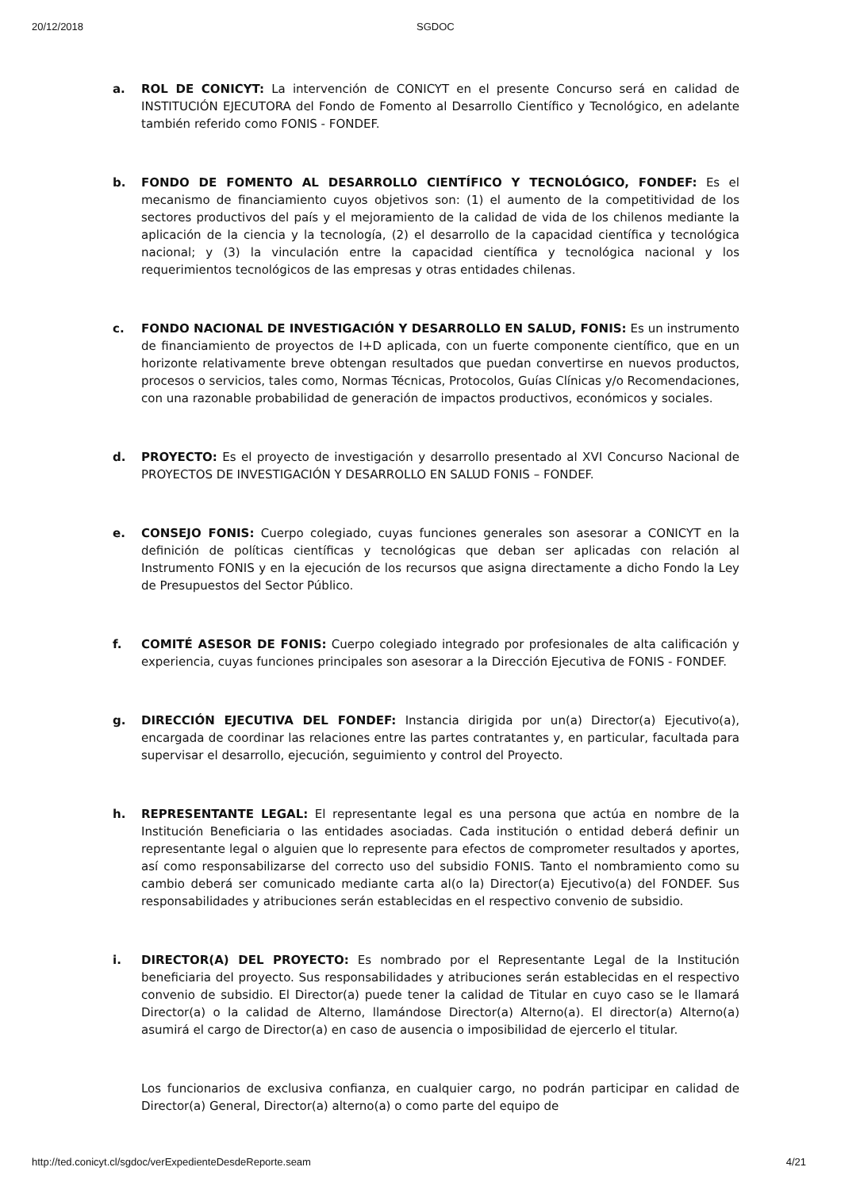20/12/2018 SGDOC
a. ROL DE CONICYT: La intervención de CONICYT en el presente Concurso será en calidad de INSTITUCIÓN EJECUTORA del Fondo de Fomento al Desarrollo Científico y Tecnológico, en adelante también referido como FONIS - FONDEF.
b. FONDO DE FOMENTO AL DESARROLLO CIENTÍFICO Y TECNOLÓGICO, FONDEF: Es el mecanismo de financiamiento cuyos objetivos son: (1) el aumento de la competitividad de los sectores productivos del país y el mejoramiento de la calidad de vida de los chilenos mediante la aplicación de la ciencia y la tecnología, (2) el desarrollo de la capacidad científica y tecnológica nacional; y (3) la vinculación entre la capacidad científica y tecnológica nacional y los requerimientos tecnológicos de las empresas y otras entidades chilenas.
c. FONDO NACIONAL DE INVESTIGACIÓN Y DESARROLLO EN SALUD, FONIS: Es un instrumento de financiamiento de proyectos de I+D aplicada, con un fuerte componente científico, que en un horizonte relativamente breve obtengan resultados que puedan convertirse en nuevos productos, procesos o servicios, tales como, Normas Técnicas, Protocolos, Guías Clínicas y/o Recomendaciones, con una razonable probabilidad de generación de impactos productivos, económicos y sociales.
d. PROYECTO: Es el proyecto de investigación y desarrollo presentado al XVI Concurso Nacional de PROYECTOS DE INVESTIGACIÓN Y DESARROLLO EN SALUD FONIS – FONDEF.
e. CONSEJO FONIS: Cuerpo colegiado, cuyas funciones generales son asesorar a CONICYT en la definición de políticas científicas y tecnológicas que deban ser aplicadas con relación al Instrumento FONIS y en la ejecución de los recursos que asigna directamente a dicho Fondo la Ley de Presupuestos del Sector Público.
f. COMITÉ ASESOR DE FONIS: Cuerpo colegiado integrado por profesionales de alta calificación y experiencia, cuyas funciones principales son asesorar a la Dirección Ejecutiva de FONIS - FONDEF.
g. DIRECCIÓN EJECUTIVA DEL FONDEF: Instancia dirigida por un(a) Director(a) Ejecutivo(a), encargada de coordinar las relaciones entre las partes contratantes y, en particular, facultada para supervisar el desarrollo, ejecución, seguimiento y control del Proyecto.
h. REPRESENTANTE LEGAL: El representante legal es una persona que actúa en nombre de la Institución Beneficiaria o las entidades asociadas. Cada institución o entidad deberá definir un representante legal o alguien que lo represente para efectos de comprometer resultados y aportes, así como responsabilizarse del correcto uso del subsidio FONIS. Tanto el nombramiento como su cambio deberá ser comunicado mediante carta al(o la) Director(a) Ejecutivo(a) del FONDEF. Sus responsabilidades y atribuciones serán establecidas en el respectivo convenio de subsidio.
i. DIRECTOR(A) DEL PROYECTO: Es nombrado por el Representante Legal de la Institución beneficiaria del proyecto. Sus responsabilidades y atribuciones serán establecidas en el respectivo convenio de subsidio. El Director(a) puede tener la calidad de Titular en cuyo caso se le llamará Director(a) o la calidad de Alterno, llamándose Director(a) Alterno(a). El director(a) Alterno(a) asumirá el cargo de Director(a) en caso de ausencia o imposibilidad de ejercerlo el titular.
Los funcionarios de exclusiva confianza, en cualquier cargo, no podrán participar en calidad de Director(a) General, Director(a) alterno(a) o como parte del equipo de
http://ted.conicyt.cl/sgdoc/verExpedienteDesdeReporte.seam 4/21